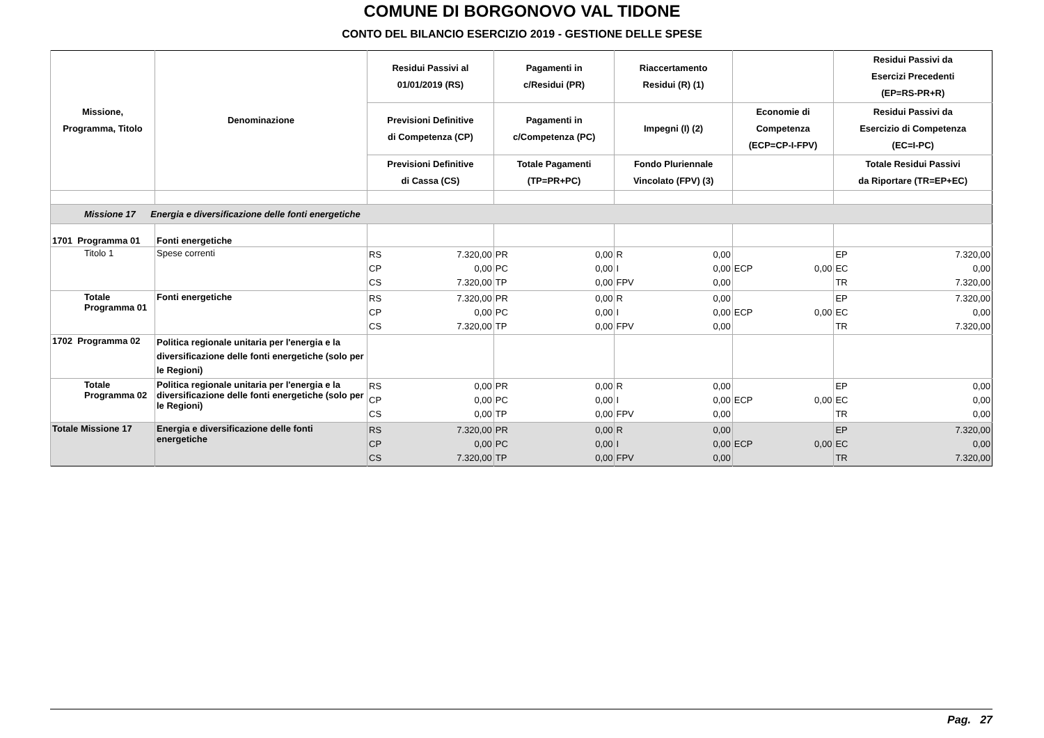COMUNE DI BORGONOVO VAL TIDONE
CONTO DEL BILANCIO ESERCIZIO 2019 - GESTIONE DELLE SPESE
| Missione, Programma, Titolo | Denominazione | Residui Passivi al 01/01/2019 (RS) | Pagamenti in c/Residui (PR) | Riaccertamento Residui (R) (1) | | Residui Passivi da Esercizi Precedenti (EP=RS-PR+R) |
| --- | --- | --- | --- | --- | --- | --- |
| | | Previsioni Definitive di Competenza (CP) | Pagamenti in c/Competenza (PC) | Impegni (I) (2) | Economie di Competenza (ECP=CP-I-FPV) | Residui Passivi da Esercizio di Competenza (EC=I-PC) |
| | | Previsioni Definitive di Cassa (CS) | Totale Pagamenti (TP=PR+PC) | Fondo Pluriennale Vincolato (FPV) (3) | | Totale Residui Passivi da Riportare (TR=EP+EC) |
| Missione 17 Energia e diversificazione delle fonti energetiche | | | | | | |
| 1701 Programma 01 | Fonti energetiche | | | | | |
| Titolo 1 | Spese correnti | RS 7.320,00 CP 0,00 CS 7.320,00 | PR 0,00 PC 0,00 TP 0,00 | R 0,00 I 0,00 FPV 0,00 | ECP 0,00 | EP 7.320,00 EC 0,00 TR 7.320,00 |
| Totale Programma 01 | Fonti energetiche | RS 7.320,00 CP 0,00 CS 7.320,00 | PR 0,00 PC 0,00 TP 0,00 | R 0,00 I 0,00 FPV 0,00 | ECP 0,00 | EP 7.320,00 EC 0,00 TR 7.320,00 |
| 1702 Programma 02 | Politica regionale unitaria per l'energia e la diversificazione delle fonti energetiche (solo per le Regioni) | | | | | |
| Totale Programma 02 | Politica regionale unitaria per l'energia e la diversificazione delle fonti energetiche (solo per le Regioni) | RS 0,00 CP 0,00 CS 0,00 | PR 0,00 PC 0,00 TP 0,00 | R 0,00 I 0,00 FPV 0,00 | ECP 0,00 | EP 0,00 EC 0,00 TR 0,00 |
| Totale Missione 17 | Energia e diversificazione delle fonti energetiche | RS 7.320,00 CP 0,00 CS 7.320,00 | PR 0,00 PC 0,00 TP 0,00 | R 0,00 I 0,00 FPV 0,00 | ECP 0,00 | EP 7.320,00 EC 0,00 TR 7.320,00 |
Pag. 27